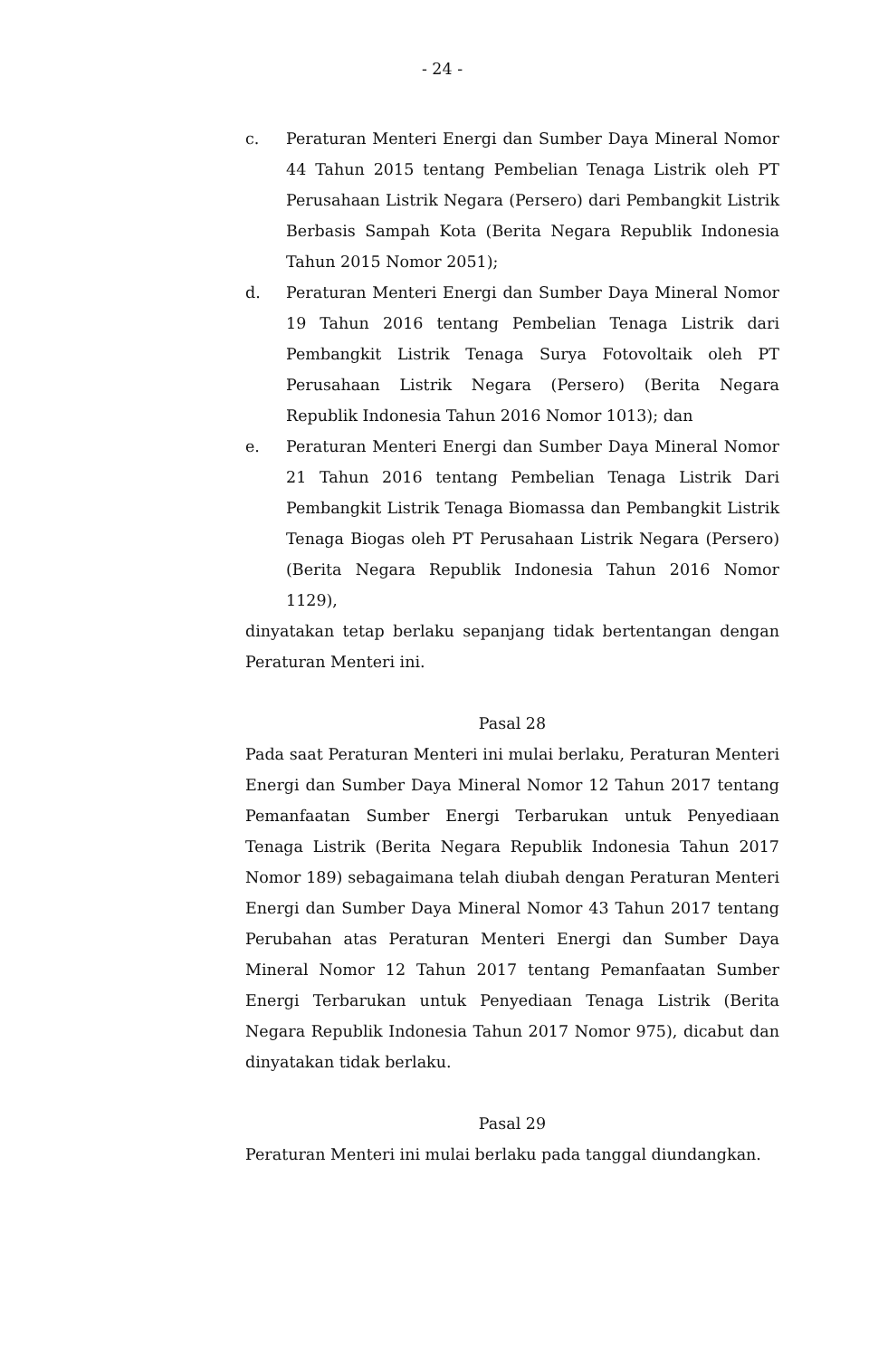- 24 -
c. Peraturan Menteri Energi dan Sumber Daya Mineral Nomor 44 Tahun 2015 tentang Pembelian Tenaga Listrik oleh PT Perusahaan Listrik Negara (Persero) dari Pembangkit Listrik Berbasis Sampah Kota (Berita Negara Republik Indonesia Tahun 2015 Nomor 2051);
d. Peraturan Menteri Energi dan Sumber Daya Mineral Nomor 19 Tahun 2016 tentang Pembelian Tenaga Listrik dari Pembangkit Listrik Tenaga Surya Fotovoltaik oleh PT Perusahaan Listrik Negara (Persero) (Berita Negara Republik Indonesia Tahun 2016 Nomor 1013); dan
e. Peraturan Menteri Energi dan Sumber Daya Mineral Nomor 21 Tahun 2016 tentang Pembelian Tenaga Listrik Dari Pembangkit Listrik Tenaga Biomassa dan Pembangkit Listrik Tenaga Biogas oleh PT Perusahaan Listrik Negara (Persero) (Berita Negara Republik Indonesia Tahun 2016 Nomor 1129),
dinyatakan tetap berlaku sepanjang tidak bertentangan dengan Peraturan Menteri ini.
Pasal 28
Pada saat Peraturan Menteri ini mulai berlaku, Peraturan Menteri Energi dan Sumber Daya Mineral Nomor 12 Tahun 2017 tentang Pemanfaatan Sumber Energi Terbarukan untuk Penyediaan Tenaga Listrik (Berita Negara Republik Indonesia Tahun 2017 Nomor 189) sebagaimana telah diubah dengan Peraturan Menteri Energi dan Sumber Daya Mineral Nomor 43 Tahun 2017 tentang Perubahan atas Peraturan Menteri Energi dan Sumber Daya Mineral Nomor 12 Tahun 2017 tentang Pemanfaatan Sumber Energi Terbarukan untuk Penyediaan Tenaga Listrik (Berita Negara Republik Indonesia Tahun 2017 Nomor 975), dicabut dan dinyatakan tidak berlaku.
Pasal 29
Peraturan Menteri ini mulai berlaku pada tanggal diundangkan.